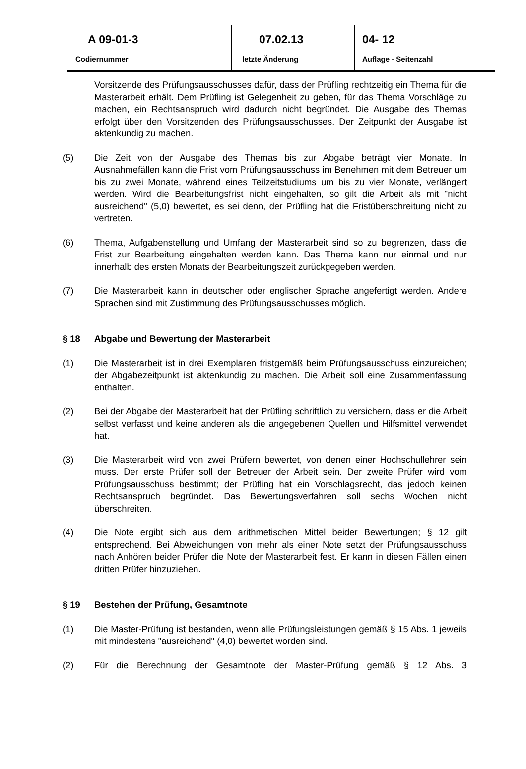A 09-01-3
Codiernummer
07.02.13
letzte Änderung
04- 12
Auflage - Seitenzahl
Vorsitzende des Prüfungsausschusses dafür, dass der Prüfling rechtzeitig ein Thema für die Masterarbeit erhält. Dem Prüfling ist Gelegenheit zu geben, für das Thema Vorschläge zu machen, ein Rechtsanspruch wird dadurch nicht begründet. Die Ausgabe des Themas erfolgt über den Vorsitzenden des Prüfungsausschusses. Der Zeitpunkt der Ausgabe ist aktenkundig zu machen.
(5) Die Zeit von der Ausgabe des Themas bis zur Abgabe beträgt vier Monate. In Ausnahmefällen kann die Frist vom Prüfungsausschuss im Benehmen mit dem Betreuer um bis zu zwei Monate, während eines Teilzeitstudiums um bis zu vier Monate, verlängert werden. Wird die Bearbeitungsfrist nicht eingehalten, so gilt die Arbeit als mit "nicht ausreichend" (5,0) bewertet, es sei denn, der Prüfling hat die Fristüberschreitung nicht zu vertreten.
(6) Thema, Aufgabenstellung und Umfang der Masterarbeit sind so zu begrenzen, dass die Frist zur Bearbeitung eingehalten werden kann. Das Thema kann nur einmal und nur innerhalb des ersten Monats der Bearbeitungszeit zurückgegeben werden.
(7) Die Masterarbeit kann in deutscher oder englischer Sprache angefertigt werden. Andere Sprachen sind mit Zustimmung des Prüfungsausschusses möglich.
§ 18 Abgabe und Bewertung der Masterarbeit
(1) Die Masterarbeit ist in drei Exemplaren fristgemäß beim Prüfungsausschuss einzureichen; der Abgabezeitpunkt ist aktenkundig zu machen. Die Arbeit soll eine Zusammenfassung enthalten.
(2) Bei der Abgabe der Masterarbeit hat der Prüfling schriftlich zu versichern, dass er die Arbeit selbst verfasst und keine anderen als die angegebenen Quellen und Hilfsmittel verwendet hat.
(3) Die Masterarbeit wird von zwei Prüfern bewertet, von denen einer Hochschullehrer sein muss. Der erste Prüfer soll der Betreuer der Arbeit sein. Der zweite Prüfer wird vom Prüfungsausschuss bestimmt; der Prüfling hat ein Vorschlagsrecht, das jedoch keinen Rechtsanspruch begründet. Das Bewertungsverfahren soll sechs Wochen nicht überschreiten.
(4) Die Note ergibt sich aus dem arithmetischen Mittel beider Bewertungen; § 12 gilt entsprechend. Bei Abweichungen von mehr als einer Note setzt der Prüfungsausschuss nach Anhören beider Prüfer die Note der Masterarbeit fest. Er kann in diesen Fällen einen dritten Prüfer hinzuziehen.
§ 19 Bestehen der Prüfung, Gesamtnote
(1) Die Master-Prüfung ist bestanden, wenn alle Prüfungsleistungen gemäß § 15 Abs. 1 jeweils mit mindestens "ausreichend" (4,0) bewertet worden sind.
(2) Für die Berechnung der Gesamtnote der Master-Prüfung gemäß § 12 Abs. 3